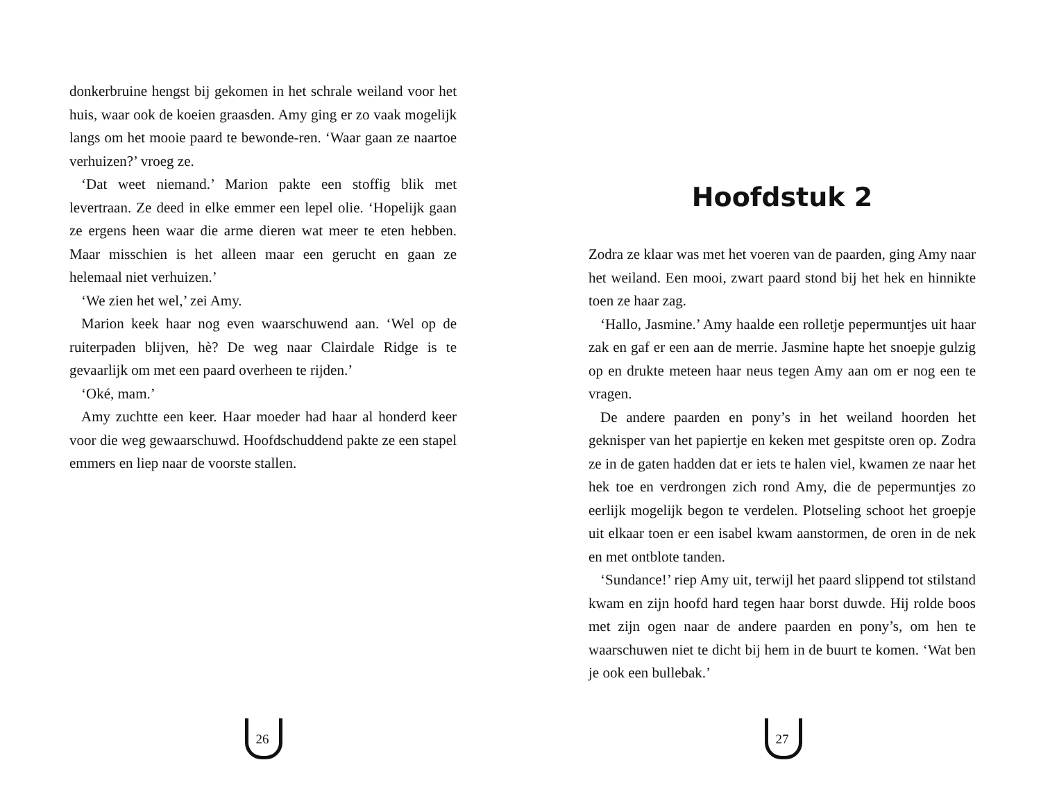donkerbruine hengst bij gekomen in het schrale weiland voor het huis, waar ook de koeien graasden. Amy ging er zo vaak mogelijk langs om het mooie paard te bewonde-ren. ‘Waar gaan ze naartoe verhuizen?’ vroeg ze.
‘Dat weet niemand.’ Marion pakte een stoffig blik met levertraan. Ze deed in elke emmer een lepel olie. ‘Hopelijk gaan ze ergens heen waar die arme dieren wat meer te eten hebben. Maar misschien is het alleen maar een gerucht en gaan ze helemaal niet verhuizen.’
‘We zien het wel,’ zei Amy.
Marion keek haar nog even waarschuwend aan. ‘Wel op de ruiterpaden blijven, hè? De weg naar Clairdale Ridge is te gevaarlijk om met een paard overheen te rijden.’
‘Oké, mam.’
Amy zuchtte een keer. Haar moeder had haar al honderd keer voor die weg gewaarschuwd. Hoofdschuddend pakte ze een stapel emmers en liep naar de voorste stallen.
26
Hoofdstuk 2
Zodra ze klaar was met het voeren van de paarden, ging Amy naar het weiland. Een mooi, zwart paard stond bij het hek en hinnikte toen ze haar zag.
‘Hallo, Jasmine.’ Amy haalde een rolletje pepermuntjes uit haar zak en gaf er een aan de merrie. Jasmine hapte het snoepje gulzig op en drukte meteen haar neus tegen Amy aan om er nog een te vragen.
De andere paarden en pony’s in het weiland hoorden het geknisper van het papiertje en keken met gespitste oren op. Zodra ze in de gaten hadden dat er iets te halen viel, kwamen ze naar het hek toe en verdrongen zich rond Amy, die de pepermuntjes zo eerlijk mogelijk begon te verdelen. Plotseling schoot het groepje uit elkaar toen er een isabel kwam aanstormen, de oren in de nek en met ontblote tanden.
‘Sundance!’ riep Amy uit, terwijl het paard slippend tot stilstand kwam en zijn hoofd hard tegen haar borst duwde. Hij rolde boos met zijn ogen naar de andere paarden en pony’s, om hen te waarschuwen niet te dicht bij hem in de buurt te komen. ‘Wat ben je ook een bullebak.’
27